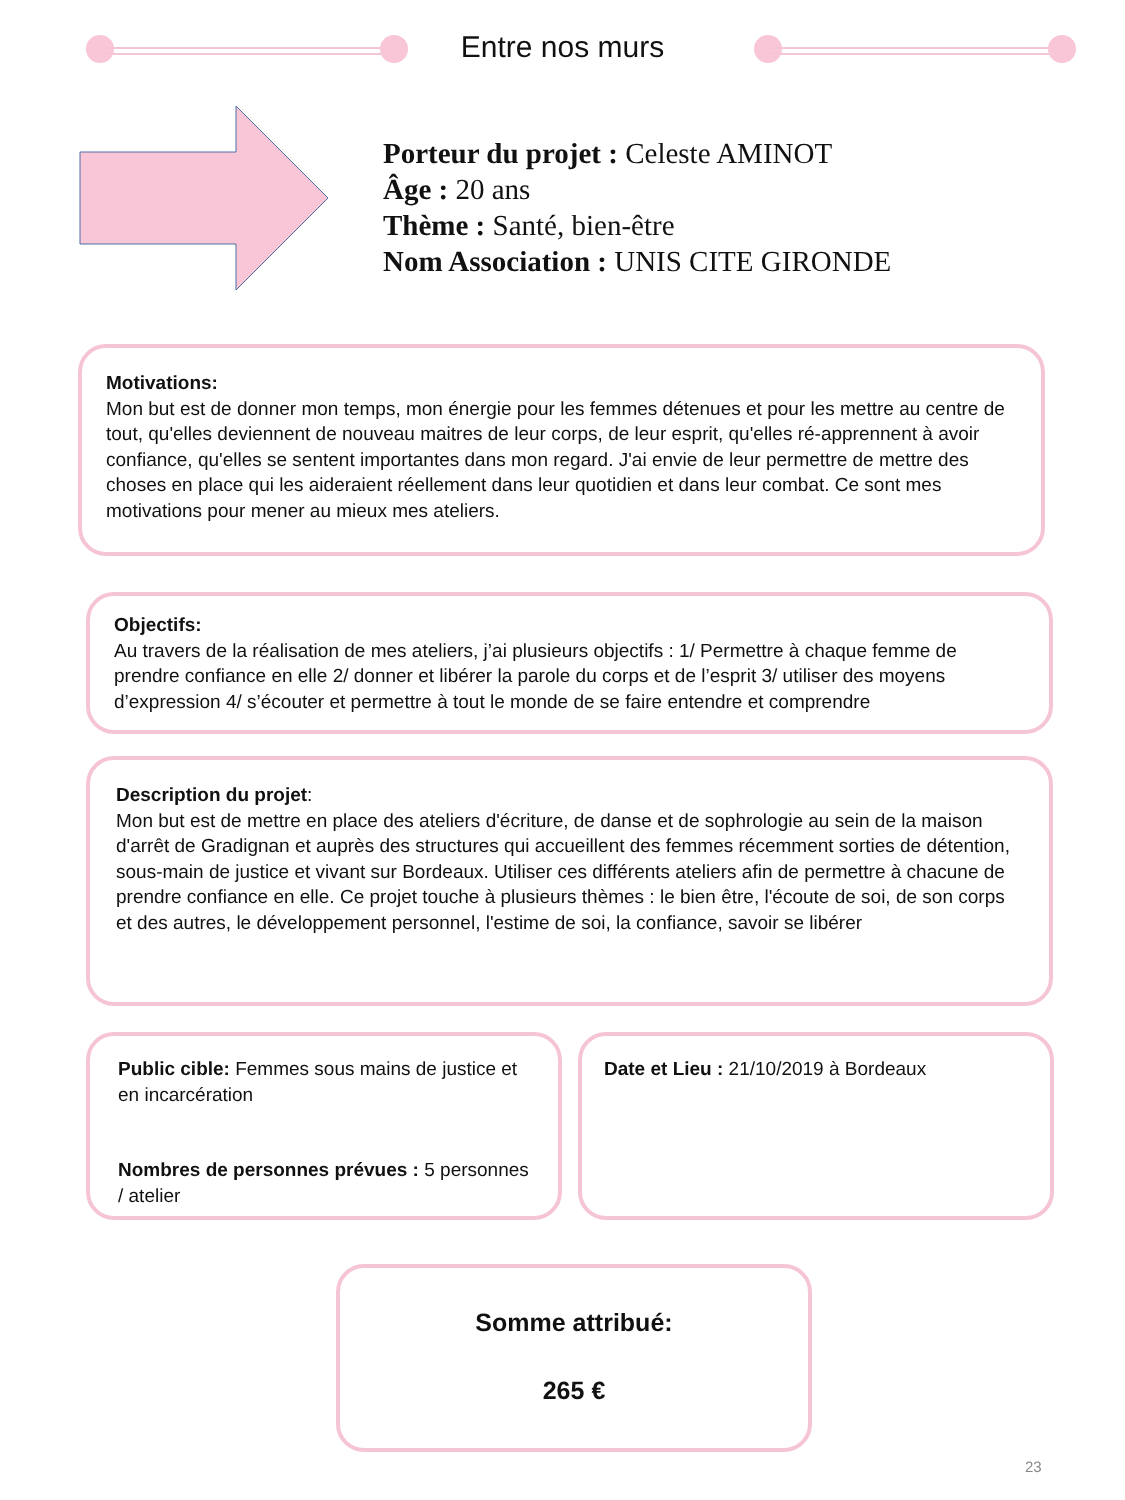Entre nos murs
Porteur du projet : Celeste AMINOT
Âge : 20 ans
Thème : Santé, bien-être
Nom Association : UNIS CITE GIRONDE
Motivations:
Mon but est de donner mon temps, mon énergie pour les femmes détenues et pour les mettre au centre de tout, qu'elles deviennent de nouveau maitres de leur corps, de leur esprit, qu'elles ré-apprennent à avoir confiance, qu'elles se sentent importantes dans mon regard. J'ai envie de leur permettre de mettre des choses en place qui les aideraient réellement dans leur quotidien et dans leur combat. Ce sont mes motivations pour mener au mieux mes ateliers.
Objectifs:
Au travers de la réalisation de mes ateliers, j’ai plusieurs objectifs : 1/ Permettre à chaque femme de prendre confiance en elle 2/ donner et libérer la parole du corps et de l’esprit 3/ utiliser des moyens d’expression 4/ s’écouter et permettre à tout le monde de se faire entendre et comprendre
Description du projet:
Mon but est de mettre en place des ateliers d'écriture, de danse et de sophrologie au sein de la maison d'arrêt de Gradignan et auprès des structures qui accueillent des femmes récemment sorties de détention, sous-main de justice et vivant sur Bordeaux. Utiliser ces différents ateliers afin de permettre à chacune de prendre confiance en elle. Ce projet touche à plusieurs thèmes : le bien être, l'écoute de soi, de son corps et des autres, le développement personnel, l'estime de soi, la confiance, savoir se libérer
Public cible: Femmes sous mains de justice et en incarcération
Nombres de personnes prévues : 5 personnes / atelier
Date et Lieu : 21/10/2019 à Bordeaux
Somme attribué:
265 €
23